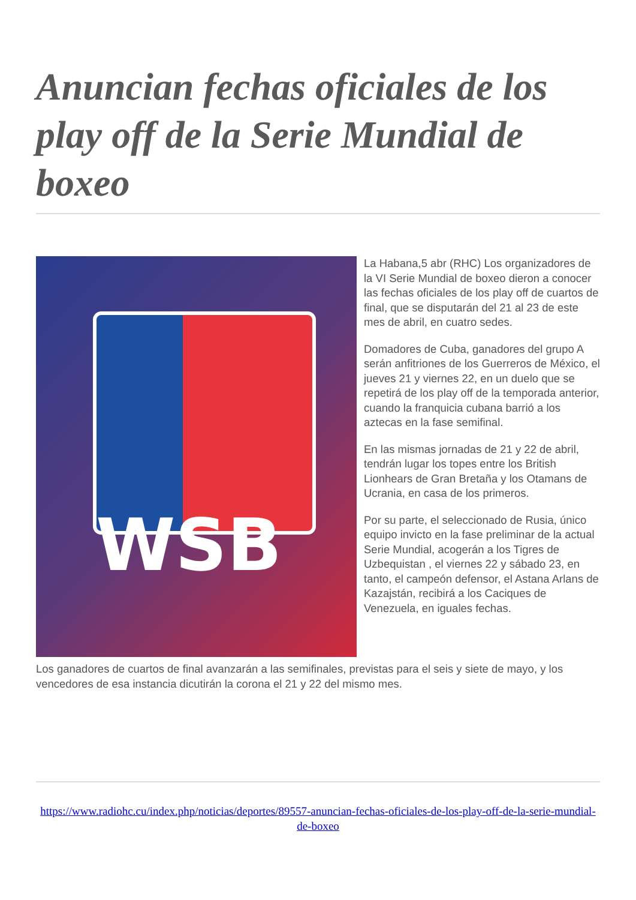Anuncian fechas oficiales de los play off de la Serie Mundial de boxeo
WSB
La Habana,5 abr (RHC) Los organizadores de la VI Serie Mundial de boxeo dieron a conocer las fechas oficiales de los play off de cuartos de final, que se disputarán del 21 al 23 de este mes de abril, en cuatro sedes.
Domadores de Cuba, ganadores del grupo A serán anfitriones de los Guerreros de México, el jueves 21 y viernes 22, en un duelo que se repetirá de los play off de la temporada anterior, cuando la franquicia cubana barrió a los aztecas en la fase semifinal.
En las mismas jornadas de 21 y 22 de abril, tendrán lugar los topes entre los British Lionhears de Gran Bretaña y los Otamans de Ucrania, en casa de los primeros.
Por su parte, el seleccionado de Rusia, único equipo invicto en la fase preliminar de la actual Serie Mundial, acogerán a los Tigres de Uzbequistan , el viernes 22 y sábado 23, en tanto, el campeón defensor, el Astana Arlans de Kazajstán, recibirá a los Caciques de Venezuela, en iguales fechas.
Los ganadores de cuartos de final avanzarán a las semifinales, previstas para el seis y siete de mayo, y los vencedores de esa instancia dicutirán la corona el 21 y 22 del mismo mes.
https://www.radiohc.cu/index.php/noticias/deportes/89557-anuncian-fechas-oficiales-de-los-play-off-de-la-serie-mundial-de-boxeo